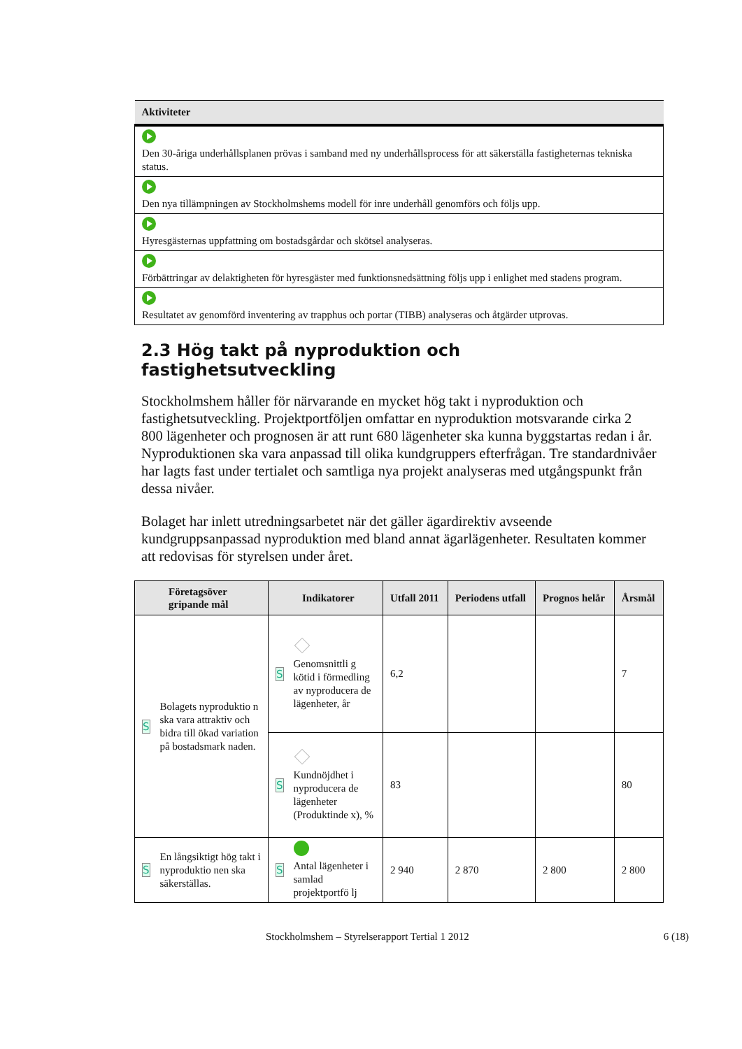| Aktiviteter |
| --- |
| Den 30-åriga underhållsplanen prövas i samband med ny underhållsprocess för att säkerställa fastigheternas tekniska status. |
| Den nya tillämpningen av Stockholmshems modell för inre underhåll genomförs och följs upp. |
| Hyresgästernas uppfattning om bostadsgårdar och skötsel analyseras. |
| Förbättringar av delaktigheten för hyresgäster med funktionsnedsättning följs upp i enlighet med stadens program. |
| Resultatet av genomförd inventering av trapphus och portar (TIBB) analyseras och åtgärder utprovas. |
2.3 Hög takt på nyproduktion och fastighetsutveckling
Stockholmshem håller för närvarande en mycket hög takt i nyproduktion och fastighetsutveckling. Projektportföljen omfattar en nyproduktion motsvarande cirka 2 800 lägenheter och prognosen är att runt 680 lägenheter ska kunna byggstartas redan i år. Nyproduktionen ska vara anpassad till olika kundgruppers efterfrågan. Tre standardnivåer har lagts fast under tertialet och samtliga nya projekt analyseras med utgångspunkt från dessa nivåer.
Bolaget har inlett utredningsarbetet när det gäller ägardirektiv avseende kundgruppsanpassad nyproduktion med bland annat ägarlägenheter. Resultaten kommer att redovisas för styrelsen under året.
| Företagsöver gripande mål | Indikatorer | Utfall 2011 | Periodens utfall | Prognos helår | Årsmål |
| --- | --- | --- | --- | --- | --- |
| S Bolagets nyproduktio n ska vara attraktiv och bidra till ökad variation på bostadsmark naden. | S Genomsnittli g kötid i förmedling av nyproducera de lägenheter, år | 6,2 | | | 7 |
| | S Kundnöjdhet i nyproducera de lägenheter (Produktinde x), % | 83 | | | 80 |
| S En långsiktigt hög takt i nyproduktio nen ska säkerställas. | S Antal lägenheter i samlad projektportfö lj | 2 940 | 2 870 | 2 800 | 2 800 |
Stockholmshem – Styrelserapport Tertial 1 2012 6 (18)